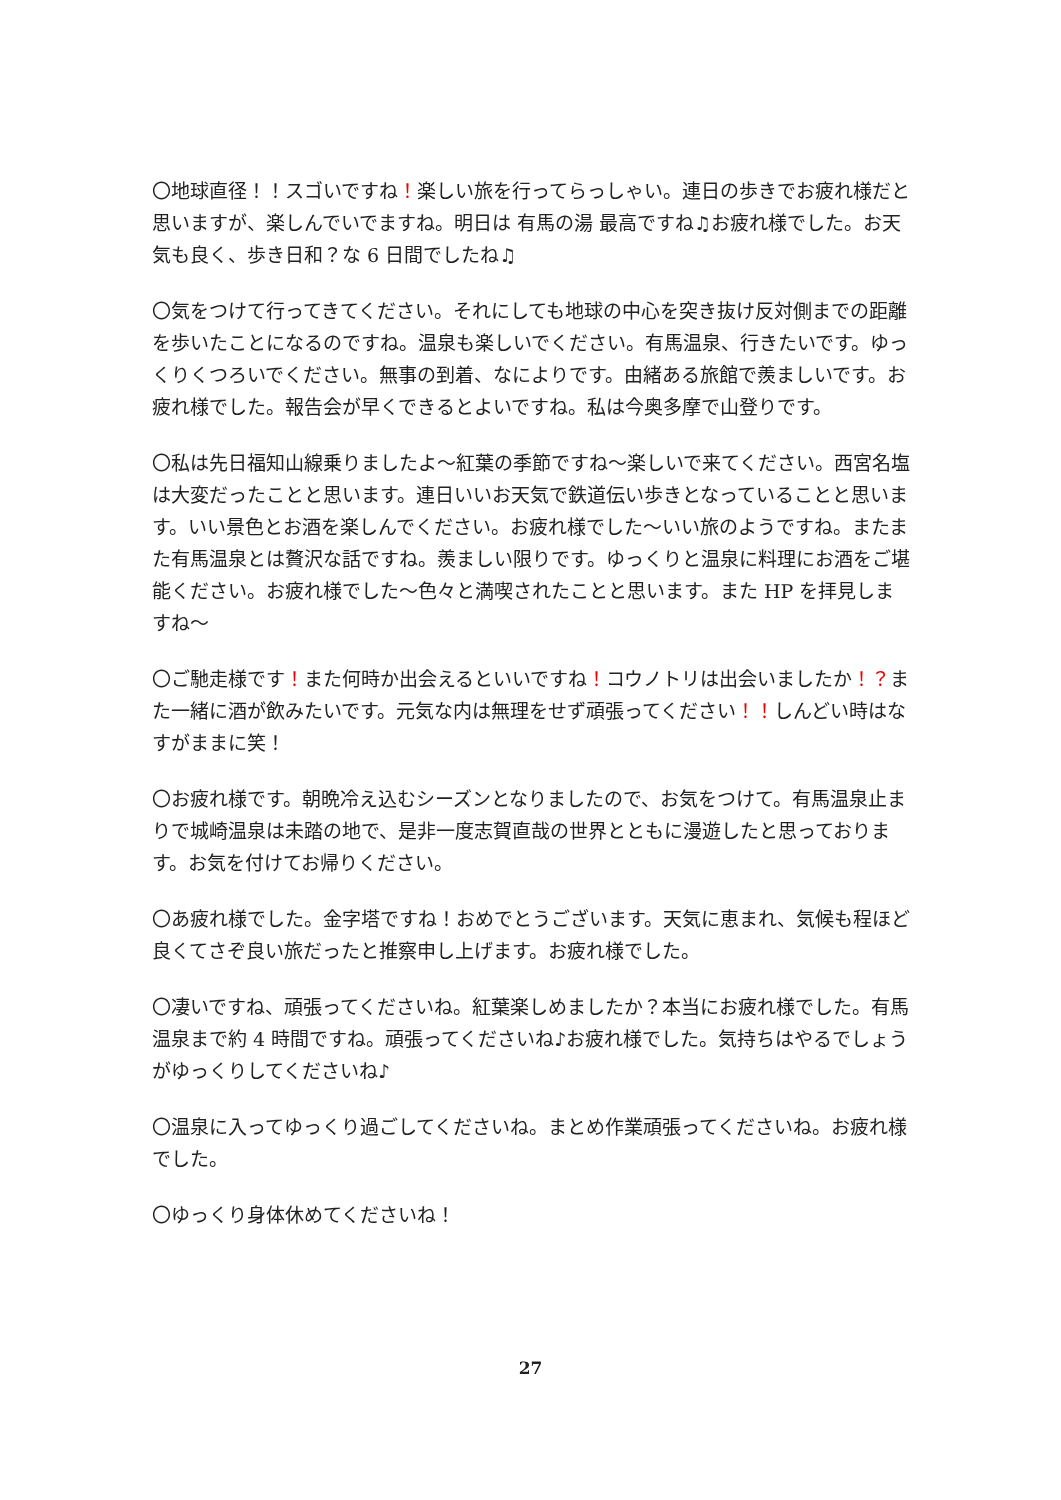〇地球直径！！スゴいですね！楽しい旅を行ってらっしゃい。連日の歩きでお疲れ様だと思いますが、楽しんでいでますね。明日は 有馬の湯 最高ですね♫お疲れ様でした。お天気も良く、歩き日和？な 6 日間でしたね♫
〇気をつけて行ってきてください。それにしても地球の中心を突き抜け反対側までの距離を歩いたことになるのですね。温泉も楽しいでください。有馬温泉、行きたいです。ゆっくりくつろいでください。無事の到着、なによりです。由緒ある旅館で羨ましいです。お疲れ様でした。報告会が早くできるとよいですね。私は今奥多摩で山登りです。
〇私は先日福知山線乗りましたよ〜紅葉の季節ですね〜楽しいで来てください。西宮名塩は大変だったことと思います。連日いいお天気で鉄道伝い歩きとなっていることと思います。いい景色とお酒を楽しんでください。お疲れ様でした〜いい旅のようですね。またまた有馬温泉とは贅沢な話ですね。羨ましい限りです。ゆっくりと温泉に料理にお酒をご堪能ください。お疲れ様でした〜色々と満喫されたことと思います。また HP を拝見しますね〜
〇ご馳走様です！また何時か出会えるといいですね！コウノトリは出会いましたか！？また一緒に酒が飲みたいです。元気な内は無理をせず頑張ってください！！しんどい時はなすがままに笑！
〇お疲れ様です。朝晩冷え込むシーズンとなりましたので、お気をつけて。有馬温泉止まりで城崎温泉は未踏の地で、是非一度志賀直哉の世界とともに漫遊したと思っております。お気を付けてお帰りください。
〇あ疲れ様でした。金字塔ですね！おめでとうございます。天気に恵まれ、気候も程ほど良くてさぞ良い旅だったと推察申し上げます。お疲れ様でした。
〇凄いですね、頑張ってくださいね。紅葉楽しめましたか？本当にお疲れ様でした。有馬温泉まで約 4 時間ですね。頑張ってくださいね♪お疲れ様でした。気持ちはやるでしょうがゆっくりしてくださいね♪
〇温泉に入ってゆっくり過ごしてくださいね。まとめ作業頑張ってくださいね。お疲れ様でした。
〇ゆっくり身体休めてくださいね！
27